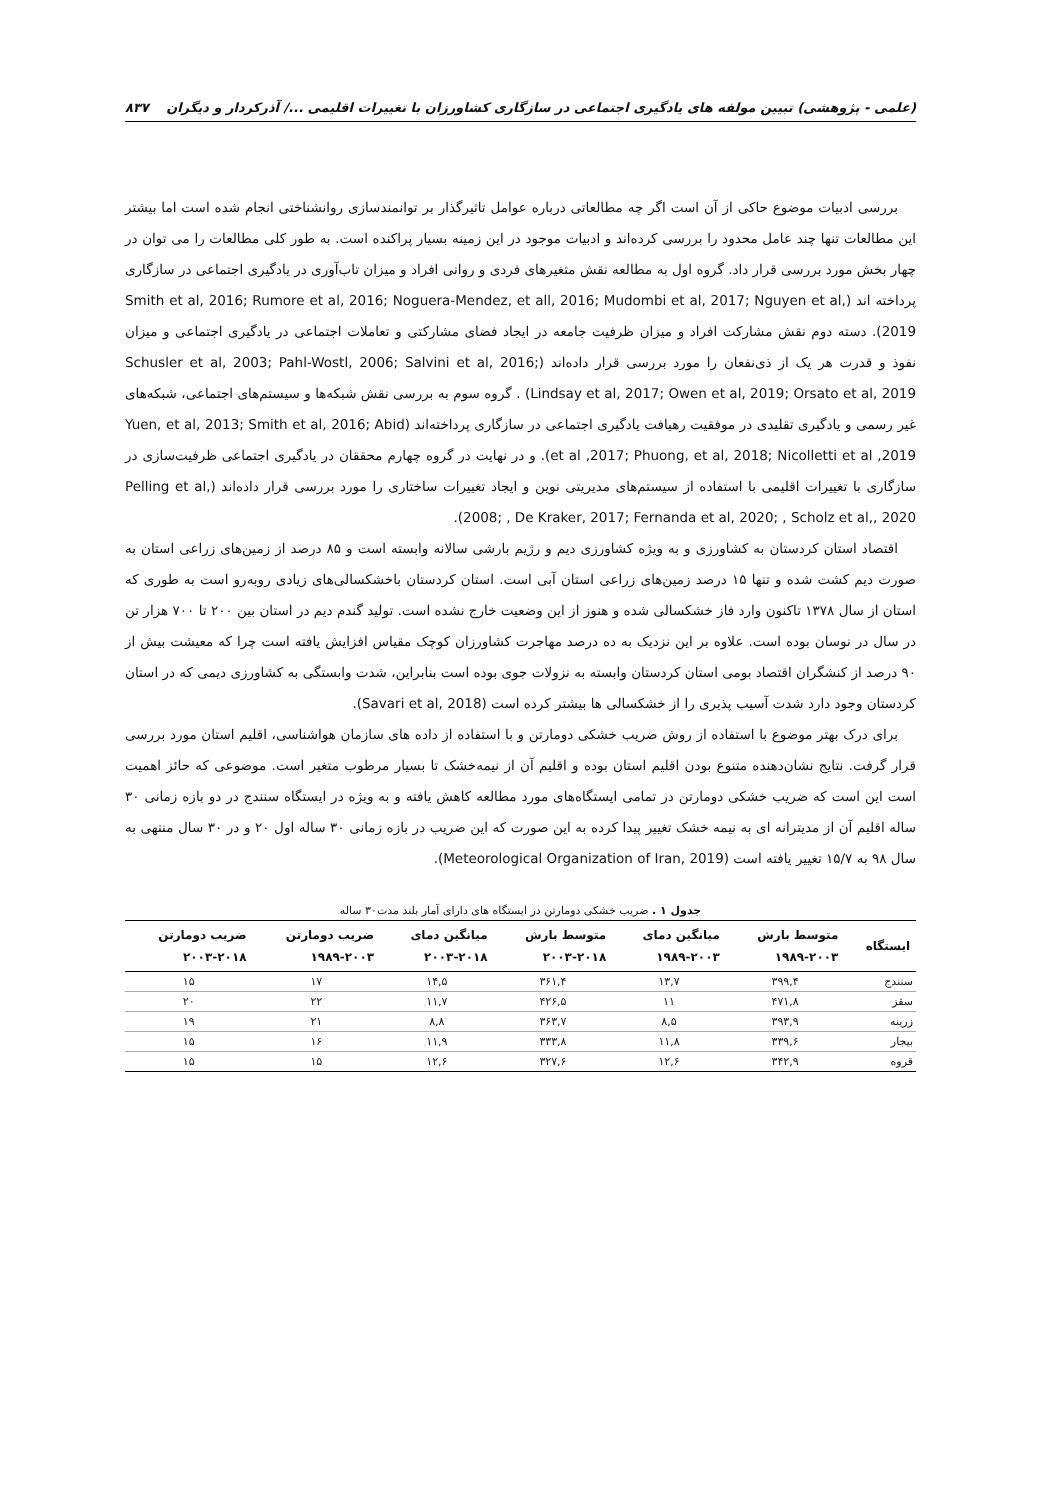(علمی - پژوهشی) تبیین مولفه های یادگیری اجتماعی در سازگاری کشاورزان با تغییرات اقلیمی .../ آذرکردار و دیگران ۸۳۷
بررسی ادبیات موضوع حاکی از آن است اگر چه مطالعاتی درباره عوامل تاثیرگذار بر توانمندسازی روانشناختی انجام شده است اما بیشتر این مطالعات تنها چند عامل محدود را بررسی کرده‌اند و ادبیات موجود در این زمینه بسیار پراکنده است. به طور کلی مطالعات را می توان در چهار بخش مورد بررسی قرار داد. گروه اول به مطالعه نقش متغیرهای فردی و روانی افراد و میزان تاب‌آوری در یادگیری اجتماعی در سازگاری پرداخته اند (Smith et al, 2016; Rumore et al, 2016; Noguera-Mendez, et all, 2016; Mudombi et al, 2017; Nguyen et al, 2019). دسته دوم نقش مشارکت افراد و میزان ظرفیت جامعه در ایجاد فضای مشارکتی و تعاملات اجتماعی در یادگیری اجتماعی و میزان نفوذ و قدرت هر یک از ذی‌نفعان را مورد بررسی قرار داده‌اند (Schusler et al, 2003; Pahl-Wostl, 2006; Salvini et al, 2016; Lindsay et al, 2017; Owen et al, 2019; Orsato et al, 2019) . گروه سوم به بررسی نقش شبکه‌ها و سیستم‌های اجتماعی، شبکه‌های غیر رسمی و یادگیری تقلیدی در موفقیت رهیافت یادگیری اجتماعی در سازگاری پرداخته‌اند (Yuen, et al, 2013; Smith et al, 2016; Abid et al ,2017; Phuong, et al, 2018; Nicolletti et al ,2019). و در نهایت در گروه چهارم محققان در یادگیری اجتماعی ظرفیت‌سازی در سازگاری با تغییرات اقلیمی با استفاده از سیستم‌های مدیریتی نوین و ایجاد تغییرات ساختاری را مورد بررسی قرار داده‌اند (Pelling et al, 2008; , De Kraker, 2017; Fernanda et al, 2020; , Scholz et al,, 2020).
اقتصاد استان کردستان به کشاورزی و به ویژه کشاورزی دیم و رژیم بارشی سالانه وابسته است و ۸۵ درصد از زمین‌های زراعی استان به صورت دیم کشت شده و تنها ۱۵ درصد زمین‌های زراعی استان آبی است. استان کردستان باخشکسالی‌های زیادی روبه‌رو است به طوری که استان از سال ۱۳۷۸ تاکنون وارد فاز خشکسالی شده و هنوز از این وضعیت خارج نشده است. تولید گندم دیم در استان بین ۲۰۰ تا ۷۰۰ هزار تن در سال در نوسان بوده است. علاوه بر این نزدیک به ده درصد مهاجرت کشاورزان کوچک مقیاس افزایش یافته است چرا که معیشت بیش از ۹۰ درصد از کنشگران اقتصاد بومی استان کردستان وابسته به نزولات جوی بوده است بنابراین، شدت وابستگی به کشاورزی دیمی که در استان کردستان وجود دارد شدت آسیب پذیری را از خشکسالی ها بیشتر کرده است (Savari et al, 2018).
برای درک بهتر موضوع با استفاده از روش ضریب خشکی دومارتن و با استفاده از داده های سازمان هواشناسی، اقلیم استان مورد بررسی قرار گرفت. نتایج نشان‌دهنده متنوع بودن اقلیم استان بوده و اقلیم آن از نیمه‌خشک تا بسیار مرطوب متغیر است. موضوعی که حائز اهمیت است این است که ضریب خشکی دومارتن در تمامی ایستگاه‌های مورد مطالعه کاهش یافته و به ویژه در ایستگاه سنندج در دو بازه زمانی ۳۰ ساله اقلیم آن از مدیترانه ای به نیمه خشک تغییر پیدا کرده به این صورت که این ضریب در بازه زمانی ۳۰ ساله اول ۲۰ و در ۳۰ سال منتهی به سال ۹۸ به ۱۵/۷ تغییر یافته است (Meteorological Organization of Iran, 2019).
جدول ۱ . ضریب خشکی دومارتن در ایستگاه های دارای آمار بلند مدت۳۰ ساله
| ایستگاه | متوسط بارش ۱۹۸۹-۲۰۰۳ | میانگین دمای ۱۹۸۹-۲۰۰۳ | متوسط بارش ۲۰۰۳-۲۰۱۸ | میانگین دمای ۲۰۰۳-۲۰۱۸ | ضریب دومارتن ۱۹۸۹-۲۰۰۳ | ضریب دومارتن ۲۰۰۳-۲۰۱۸ |
| --- | --- | --- | --- | --- | --- | --- |
| سنندج | ۳۹۹,۴ | ۱۳,۷ | ۳۶۱,۴ | ۱۴,۵ | ۱۷ | ۱۵ |
| سقز | ۴۷۱,۸ | ۱۱ | ۴۲۶,۵ | ۱۱,۷ | ۲۲ | ۲۰ |
| زرینه | ۳۹۳,۹ | ۸,۵ | ۳۶۳,۷ | ۸,۸ | ۲۱ | ۱۹ |
| بیجار | ۳۳۹,۶ | ۱۱,۸ | ۳۳۳,۸ | ۱۱,۹ | ۱۶ | ۱۵ |
| قروه | ۳۴۲,۹ | ۱۲,۶ | ۳۲۷,۶ | ۱۲,۶ | ۱۵ | ۱۵ |